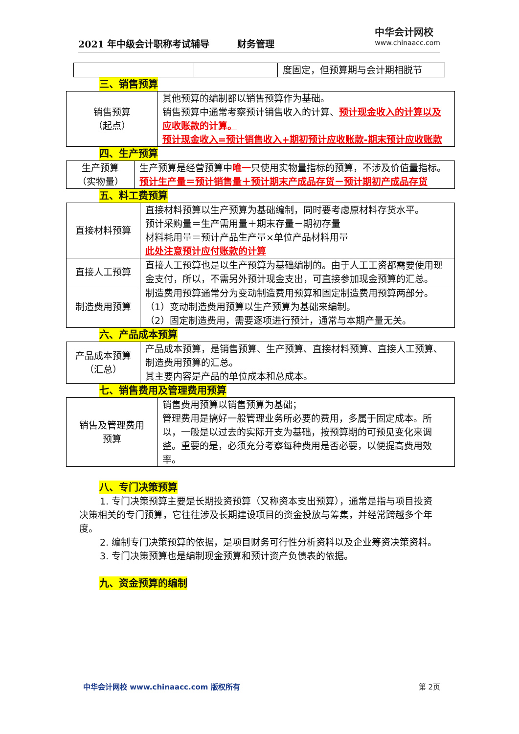2021 年中级会计职称考试辅导　　　财务管理
中华会计网校
www.chinaacc.com
| | | 度固定，但预算期与会计期相脱节 |
三、销售预算
| 销售预算 （起点） | 其他预算的编制都以销售预算作为基础。 销售预算中通常考察预计销售收入的计算、 预计现金收入的计算以及应收账款的计算。 预计现金收入=预计销售收入+期初预计应收账款-期末预计应收账款 |
四、生产预算
| 生产预算 （实物量） | 生产预算是经营预算中 唯一 只使用实物量指标的预算，不涉及价值量指标。 预计生产量＝预计销售量＋预计期末产成品存货－预计期初产成品存货 |
五、料工费预算
| 直接材料预算 | 直接材料预算以生产预算为基础编制，同时要考虑原材料存货水平。 预计采购量＝生产需用量＋期末存量－期初存量 材料耗用量＝预计产品生产量×单位产品材料用量 此处注意预计应付账款的计算 |
| 直接人工预算 | 直接人工预算也是以生产预算为基础编制的。由于人工工资都需要使用现金支付，所以，不需另外预计现金支出，可直接参加现金预算的汇总。 |
| 制造费用预算 | 制造费用预算通常分为变动制造费用预算和固定制造费用预算两部分。 （1）变动制造费用预算以生产预算为基础来编制。 （2）固定制造费用，需要逐项进行预计，通常与本期产量无关。 |
六、产品成本预算
| 产品成本预算 （汇总） | 产品成本预算，是销售预算、生产预算、直接材料预算、直接人工预算、制造费用预算的汇总。 其主要内容是产品的单位成本和总成本。 |
七、销售费用及管理费用预算
| 销售及管理费用 预算 | 销售费用预算以销售预算为基础； 管理费用是搞好一般管理业务所必要的费用，多属于固定成本。所以，一般是以过去的实际开支为基础，按预算期的可预见变化来调整。重要的是，必须充分考察每种费用是否必要，以便提高费用效率。 |
八、专门决策预算
1. 专门决策预算主要是长期投资预算（又称资本支出预算），通常是指与项目投资决策相关的专门预算，它往往涉及长期建设项目的资金投放与筹集，并经常跨越多个年度。
2. 编制专门决策预算的依据，是项目财务可行性分析资料以及企业筹资决策资料。
3. 专门决策预算也是编制现金预算和预计资产负债表的依据。
九、资金预算的编制
中华会计网校 www.chinaacc.com 版权所有 第 2页